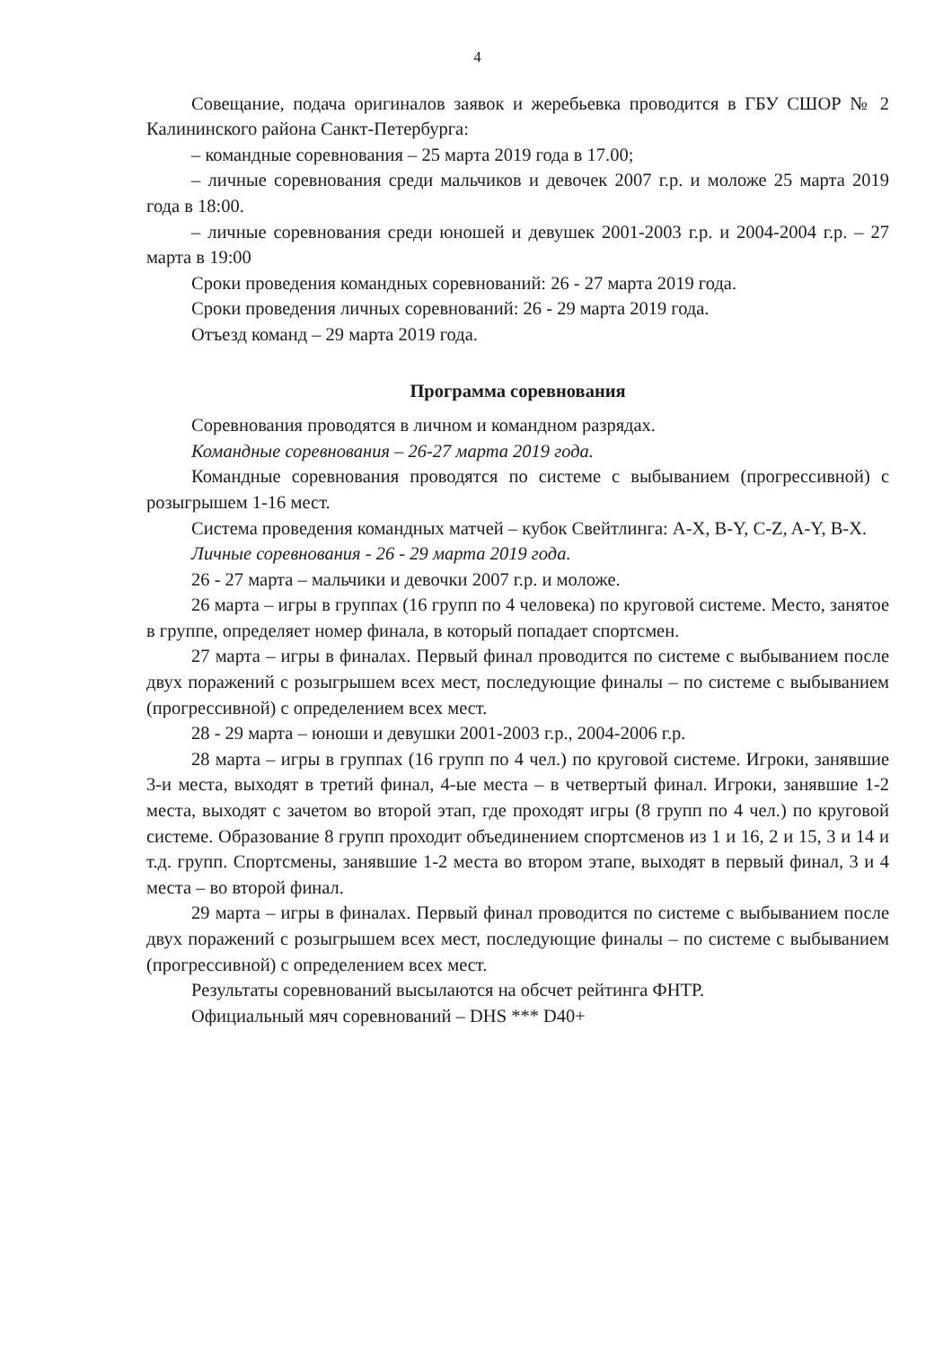4
Совещание, подача оригиналов заявок и жеребьевка проводится в ГБУ СШОР № 2 Калининского района Санкт-Петербурга:
– командные соревнования – 25 марта 2019 года в 17.00;
– личные соревнования среди мальчиков и девочек 2007 г.р. и моложе 25 марта 2019 года в 18:00.
– личные соревнования среди юношей и девушек 2001-2003 г.р. и 2004-2004 г.р. – 27 марта в 19:00
Сроки проведения командных соревнований: 26 - 27 марта 2019 года.
Сроки проведения личных соревнований: 26 - 29 марта 2019 года.
Отъезд команд – 29 марта 2019 года.
Программа соревнования
Соревнования проводятся в личном и командном разрядах.
Командные соревнования – 26-27 марта 2019 года.
Командные соревнования проводятся по системе с выбыванием (прогрессивной) с розыгрышем 1-16 мест.
Система проведения командных матчей – кубок Свейтлинга: A-X, B-Y, C-Z, A-Y, B-X.
Личные соревнования - 26 - 29 марта 2019 года.
26 - 27 марта – мальчики и девочки 2007 г.р. и моложе.
26 марта – игры в группах (16 групп по 4 человека) по круговой системе. Место, занятое в группе, определяет номер финала, в который попадает спортсмен.
27 марта – игры в финалах. Первый финал проводится по системе с выбыванием после двух поражений с розыгрышем всех мест, последующие финалы – по системе с выбыванием (прогрессивной) с определением всех мест.
28 - 29 марта – юноши и девушки 2001-2003 г.р., 2004-2006 г.р.
28 марта – игры в группах (16 групп по 4 чел.) по круговой системе. Игроки, занявшие 3-и места, выходят в третий финал, 4-ые места – в четвертый финал. Игроки, занявшие 1-2 места, выходят с зачетом во второй этап, где проходят игры (8 групп по 4 чел.) по круговой системе. Образование 8 групп проходит объединением спортсменов из 1 и 16, 2 и 15, 3 и 14 и т.д. групп. Спортсмены, занявшие 1-2 места во втором этапе, выходят в первый финал, 3 и 4 места – во второй финал.
29 марта – игры в финалах. Первый финал проводится по системе с выбыванием после двух поражений с розыгрышем всех мест, последующие финалы – по системе с выбыванием (прогрессивной) с определением всех мест.
Результаты соревнований высылаются на обсчет рейтинга ФНТР.
Официальный мяч соревнований – DHS *** D40+